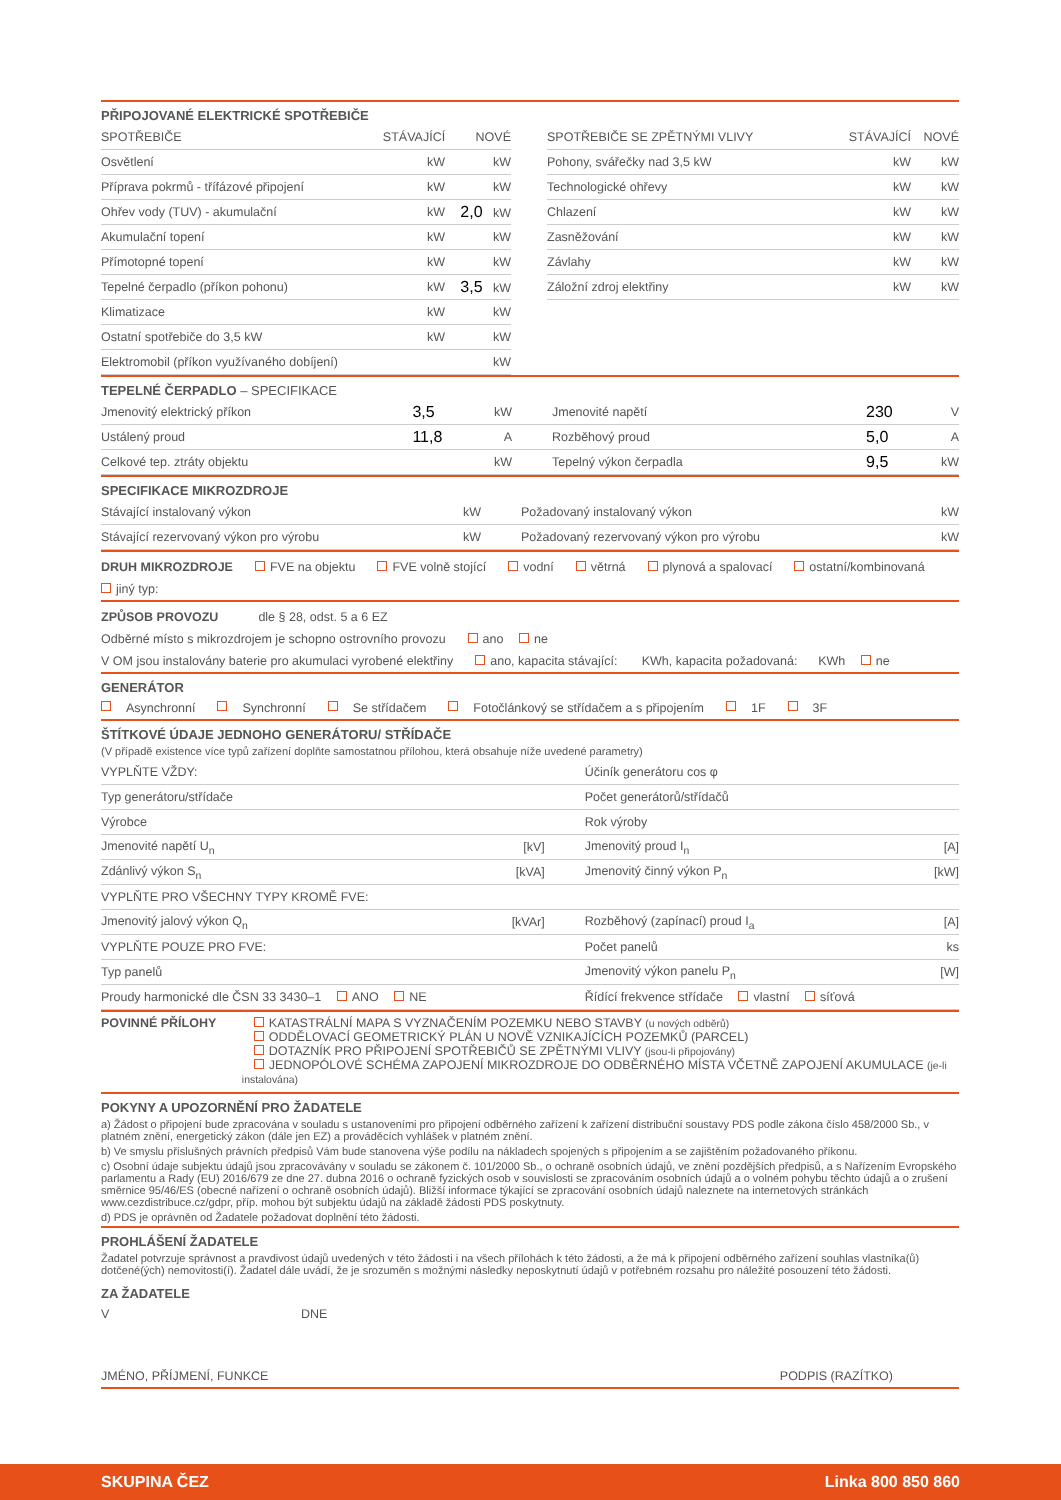PŘIPOJOVANÉ ELEKTRICKÉ SPOTŘEBIČE
| SPOTŘEBIČE | STÁVAJÍCÍ | NOVÉ |
| Osvětlení | kW | kW |
| Příprava pokrmů - třífázové připojení | kW | kW |
| Ohřev vody (TUV) - akumulační | kW | 2,0 kW |
| Akumulační topení | kW | kW |
| Přímotopné topení | kW | kW |
| Tepelné čerpadlo (příkon pohonu) | kW | 3,5 kW |
| Klimatizace | kW | kW |
| Ostatní spotřebiče do 3,5 kW | kW | kW |
| Elektromobil (příkon využívaného dobíjení) | | kW |
| SPOTŘEBIČE SE ZPĚTNÝMI VLIVY | STÁVAJÍCÍ | NOVÉ |
| Pohony, svářečky nad 3,5 kW | kW | kW |
| Technologické ohřevy | kW | kW |
| Chlazení | kW | kW |
| Zasněžování | kW | kW |
| Závlahy | kW | kW |
| Záložní zdroj elektřiny | kW | kW |
TEPELNÉ ČERPADLO – SPECIFIKACE
| Jmenovitý elektrický příkon | 3,5 | kW | Jmenovité napětí | 230 | V |
| Ustálený proud | 11,8 | A | Rozběhový proud | 5,0 | A |
| Celkové tep. ztráty objektu | | kW | Tepelný výkon čerpadla | 9,5 | kW |
SPECIFIKACE MIKROZDROJE
| Stávající instalovaný výkon | kW | Požadovaný instalovaný výkon | kW |
| Stávající rezervovaný výkon pro výrobu | kW | Požadovaný rezervovaný výkon pro výrobu | kW |
DRUH MIKROZDROJE FVE na objektu FVE volně stojící vodní větrná plynová a spalovací ostatní/kombinovaná
jiný typ:
ZPŮSOB PROVOZU dle § 28, odst. 5 a 6 EZ
Odběrné místo s mikrozdrojem je schopno ostrovního provozu ano ne
V OM jsou instalovány baterie pro akumulaci vyrobené elektřiny ano, kapacita stávající: KWh, kapacita požadovaná: KWh ne
GENERÁTOR
Asynchronní Synchronní Se střídačem Fotočlánkový se střídačem a s připojením 1F 3F
ŠTÍTKOVÉ ÚDAJE JEDNOHO GENERÁTORU/ STŘÍDAČE
(V případě existence více typů zařízení doplňte samostatnou přílohou, která obsahuje níže uvedené parametry)
| VYPLŇTE VŽDY: | | Účiník generátoru cos φ | |
| Typ generátoru/střídače | | Počet generátorů/střídačů | |
| Výrobce | | Rok výroby | |
| Jmenovité napětí U<sub>n</sub> | [kV] | Jmenovitý proud I<sub>n</sub> | [A] |
| Zdánlivý výkon S<sub>n</sub> | [kVA] | Jmenovitý činný výkon P<sub>n</sub> | [kW] |
| VYPLŇTE PRO VŠECHNY TYPY KROMĚ FVE: | | | |
| Jmenovitý jalový výkon Q<sub>n</sub> | [kVAr] | Rozběhový (zapínací) proud I<sub>a</sub> | [A] |
| VYPLŇTE POUZE PRO FVE: | | Počet panelů | ks |
| Typ panelů | | Jmenovitý výkon panelu P<sub>n</sub> | [W] |
| Proudy harmonické dle ČSN 33 3430–1 ANO NE | | Řídící frekvence střídače vlastní síťová | |
POVINNÉ PŘÍLOHY KATASTRÁLNÍ MAPA S VYZNAČENÍM POZEMKU NEBO STAVBY (u nových odběrů)
ODDĚLOVACÍ GEOMETRICKÝ PLÁN U NOVĚ VZNIKAJÍCÍCH POZEMKŮ (PARCEL)
DOTAZNÍK PRO PŘIPOJENÍ SPOTŘEBIČŮ SE ZPĚTNÝMI VLIVY (jsou-li připojovány)
JEDNOPÓLOVÉ SCHÉMA ZAPOJENÍ MIKROZDROJE DO ODBĚRNÉHO MÍSTA VČETNĚ ZAPOJENÍ AKUMULACE (je-li instalována)
POKYNY A UPOZORNĚNÍ PRO ŽADATELE
a) Žádost o připojení bude zpracována v souladu s ustanoveními pro připojení odběrného zařízení k zařízení distribuční soustavy PDS podle zákona číslo 458/2000 Sb., v platném znění, energetický zákon (dále jen EZ) a prováděcích vyhlášek v platném znění.
b) Ve smyslu příslušných právních předpisů Vám bude stanovena výše podílu na nákladech spojených s připojením a se zajištěním požadovaného příkonu.
c) Osobní údaje subjektu údajů jsou zpracovávány v souladu se zákonem č. 101/2000 Sb., o ochraně osobních údajů, ve znění pozdějších předpisů, a s Nařízením Evropského parlamentu a Rady (EU) 2016/679 ze dne 27. dubna 2016 o ochraně fyzických osob v souvislosti se zpracováním osobních údajů a o volném pohybu těchto údajů a o zrušení směrnice 95/46/ES (obecné nařízení o ochraně osobních údajů). Bližší informace týkající se zpracování osobních údajů naleznete na internetových stránkách www.cezdistribuce.cz/gdpr, příp. mohou být subjektu údajů na základě žádosti PDS poskytnuty.
d) PDS je oprávněn od Žadatele požadovat doplnění této žádosti.
PROHLÁŠENÍ ŽADATELE
Žadatel potvrzuje správnost a pravdivost údajů uvedených v této žádosti i na všech přílohách k této žádosti, a že má k připojení odběrného zařízení souhlas vlastníka(ů) dotčené(ých) nemovitosti(í). Žadatel dále uvádí, že je srozuměn s možnými následky neposkytnutí údajů v potřebném rozsahu pro náležité posouzení této žádosti.
ZA ŽADATELE
V DNE
JMÉNO, PŘÍJMENÍ, FUNKCE PODPIS (RAZÍTKO)
SKUPINA ČEZ Linka 800 850 860